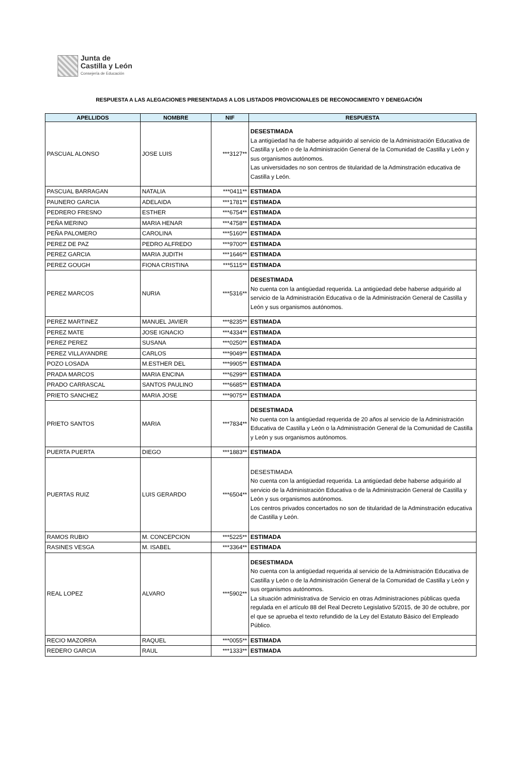Junta de
Castilla y León
Consejería de Educación
RESPUESTA A LAS ALEGACIONES PRESENTADAS A LOS LISTADOS PROVICIONALES DE RECONOCIMIENTO Y DENEGACIÓN
| APELLIDOS | NOMBRE | NIF | RESPUESTA |
| --- | --- | --- | --- |
| PASCUAL ALONSO | JOSE LUIS | ***3127** | DESESTIMADA La antigüedad ha de haberse adquirido al servicio de la Administración Educativa de Castilla y León o de la Administración General de la Comunidad de Castilla y León y sus organismos autónomos. Las universidades no son centros de titularidad de la Adminstración educativa de Castilla y León. |
| PASCUAL BARRAGAN | NATALIA | ***0411** | ESTIMADA |
| PAUNERO GARCIA | ADELAIDA | ***1781** | ESTIMADA |
| PEDRERO FRESNO | ESTHER | ***6754** | ESTIMADA |
| PEÑA MERINO | MARIA HENAR | ***4758** | ESTIMADA |
| PEÑA PALOMERO | CAROLINA | ***5160** | ESTIMADA |
| PEREZ DE PAZ | PEDRO ALFREDO | ***9700** | ESTIMADA |
| PEREZ GARCIA | MARIA JUDITH | ***1646** | ESTIMADA |
| PEREZ GOUGH | FIONA CRISTINA | ***5115** | ESTIMADA |
| PEREZ MARCOS | NURIA | ***5316** | DESESTIMADA No cuenta con la antigüedad requerida. La antigüedad debe haberse adquirido al servicio de la Administración Educativa o de la Administración General de Castilla y León y sus organismos autónomos. |
| PEREZ MARTINEZ | MANUEL JAVIER | ***8235** | ESTIMADA |
| PEREZ MATE | JOSE IGNACIO | ***4334** | ESTIMADA |
| PEREZ PEREZ | SUSANA | ***0250** | ESTIMADA |
| PEREZ VILLAYANDRE | CARLOS | ***9049** | ESTIMADA |
| POZO LOSADA | M.ESTHER DEL | ***9905** | ESTIMADA |
| PRADA MARCOS | MARIA ENCINA | ***6299** | ESTIMADA |
| PRADO CARRASCAL | SANTOS PAULINO | ***6685** | ESTIMADA |
| PRIETO SANCHEZ | MARIA JOSE | ***9075** | ESTIMADA |
| PRIETO SANTOS | MARIA | ***7834** | DESESTIMADA No cuenta con la antigüedad requerida de 20 años al servicio de la Administración Educativa de Castilla y León o la Administración General de la Comunidad de Castilla y León y sus organismos autónomos. |
| PUERTA PUERTA | DIEGO | ***1883** | ESTIMADA |
| PUERTAS RUIZ | LUIS GERARDO | ***6504** | DESESTIMADA No cuenta con la antigüedad requerida. La antigüedad debe haberse adquirido al servicio de la Administración Educativa o de la Administración General de Castilla y León y sus organismos autónomos. Los centros privados concertados no son de titularidad de la Adminstración educativa de Castilla y León. |
| RAMOS RUBIO | M. CONCEPCION | ***5225** | ESTIMADA |
| RASINES VESGA | M. ISABEL | ***3364** | ESTIMADA |
| REAL LOPEZ | ALVARO | ***5902** | DESESTIMADA No cuenta con la antigüedad requerida al servicio de la Administración Educativa de Castilla y León o de la Administración General de la Comunidad de Castilla y León y sus organismos autónomos. La situación administrativa de Servicio en otras Administraciones públicas queda regulada en el artículo 88 del Real Decreto Legislativo 5/2015, de 30 de octubre, por el que se aprueba el texto refundido de la Ley del Estatuto Básico del Empleado Público. |
| RECIO MAZORRA | RAQUEL | ***0055** | ESTIMADA |
| REDERO GARCIA | RAUL | ***1333** | ESTIMADA |